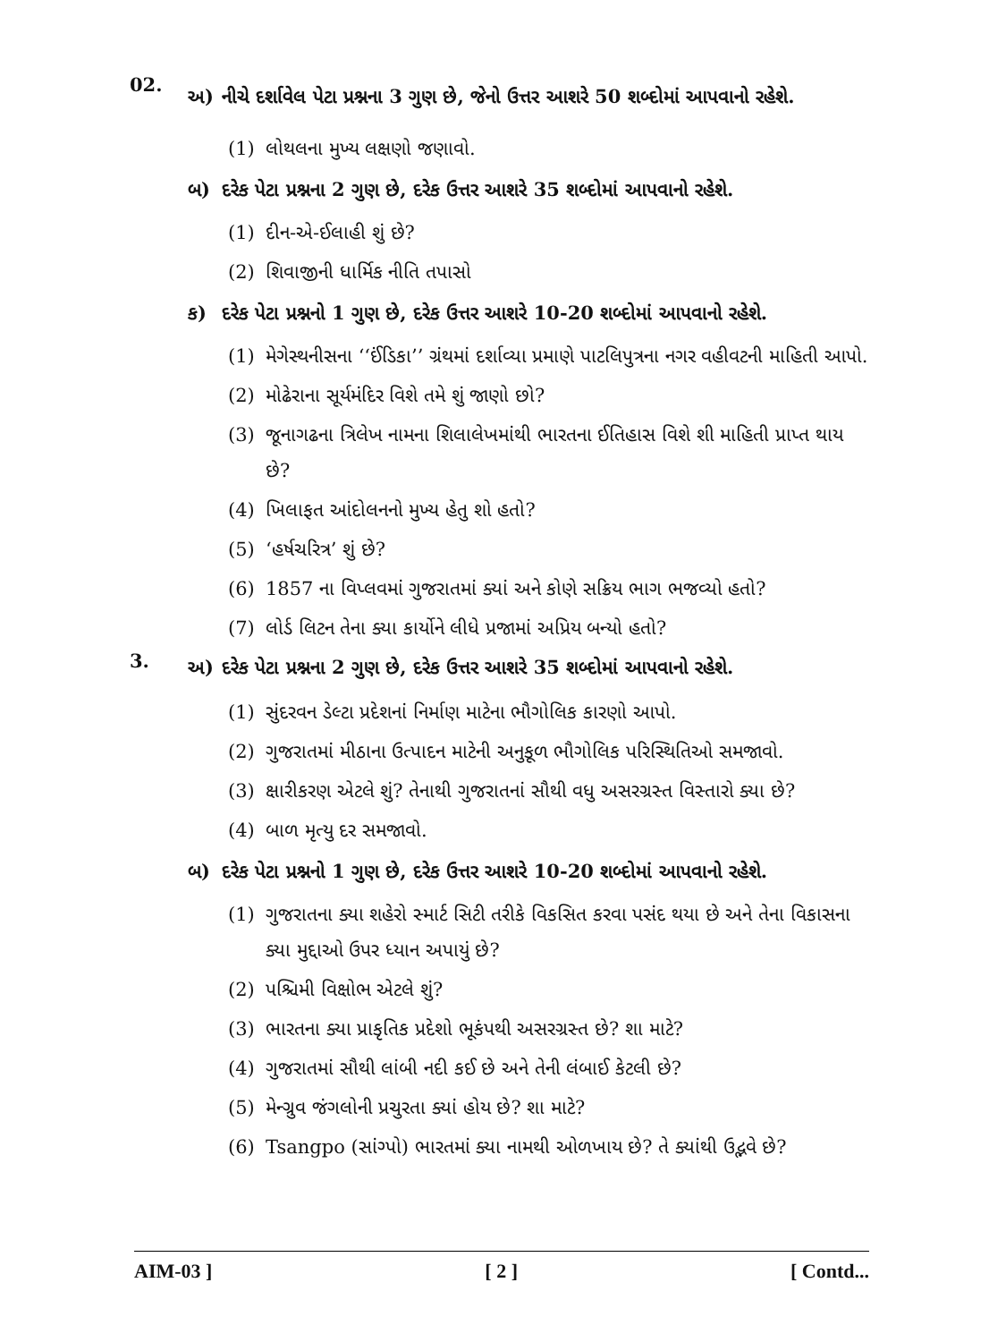02.
અ) નીચે દર્શાવેલ પેટા પ્રશ્નના 3 ગુણ છે, જેનો ઉત્તર આશરે 50 શબ્દોમાં આપવાનો રહેશે.
(1) લોથલના મુખ્ય લક્ષણો જણાવો.
બ) દરેક પેટા પ્રશ્નના 2 ગુણ છે, દરેક ઉત્તર આશરે 35 શબ્દોમાં આપવાનો રહેશે.
(1) દીન-એ-ઈલાહી શું છે?
(2) શિવાજીની ધાર્મિક નીતિ તપાસો
ક) દરેક પેટા પ્રશ્નનો 1 ગુણ છે, દરેક ઉત્તર આશરે 10-20 શબ્દોમાં આપવાનો રહેશે.
(1) મેગેસ્થનીસના ‘‘ઈંડિકા’’ ગ્રંથમાં દર્શાવ્યા પ્રમાણે પાટલિપુત્રના નગર વહીવટની માહિતી આપો.
(2) મોઢેરાના સૂર્યમંદિર વિશે તમે શું જાણો છો?
(3) જૂનાગઢના ત્રિલેખ નામના શિલાલેખમાંથી ભારતના ઈતિહાસ વિશે શી માહિતી પ્રાપ્ત થાય છે?
(4) ખિલાફત આંદોલનનો મુખ્ય હેતુ શો હતો?
(5) ‘હર્ષચરિત્ર’ શું છે?
(6) 1857 ના વિપ્લવમાં ગુજરાતમાં ક્યાં અને કોણે સક્રિય ભાગ ભજવ્યો હતો?
(7) લોર્ડ લિટન તેના ક્યા કાર્યોને લીધે પ્રજામાં અપ્રિય બન્યો હતો?
3.
અ) દરેક પેટા પ્રશ્નના 2 ગુણ છે, દરેક ઉત્તર આશરે 35 શબ્દોમાં આપવાનો રહેશે.
(1) સુંદરવન ડેલ્ટા પ્રદેશનાં નિર્માણ માટેના ભૌગોલિક કારણો આપો.
(2) ગુજરાતમાં મીઠાના ઉત્પાદન માટેની અનુકૂળ ભૌગોલિક પરિસ્થિતિઓ સમજાવો.
(3) ક્ષારીકરણ એટલે શું? તેનાથી ગુજરાતનાં સૌથી વધુ અસરગ્રસ્ત વિસ્તારો ક્યા છે?
(4) બાળ મૃત્યુ દર સમજાવો.
બ) દરેક પેટા પ્રશ્નનો 1 ગુણ છે, દરેક ઉત્તર આશરે 10-20 શબ્દોમાં આપવાનો રહેશે.
(1) ગુજરાતના ક્યા શહેરો સ્માર્ટ સિટી તરીકે વિકસિત કરવા પસંદ થયા છે અને તેના વિકાસના ક્યા મુદ્દાઓ ઉપર ધ્યાન અપાયું છે?
(2) પશ્ચિમી વિક્ષોભ એટલે શું?
(3) ભારતના ક્યા પ્રાકૃતિક પ્રદેશો ભૂકંપથી અસરગ્રસ્ત છે? શા માટે?
(4) ગુજરાતમાં સૌથી લાંબી નદી કઈ છે અને તેની લંબાઈ કેટલી છે?
(5) મેન્ગ્રુવ જંગલોની પ્રચુરતા ક્યાં હોય છે? શા માટે?
(6) Tsangpo (સાંગ્પો) ભારતમાં ક્યા નામથી ઓળખાય છે? તે ક્યાંથી ઉદ્ભવે છે?
AIM-03 ] [ 2 ] [ Contd...